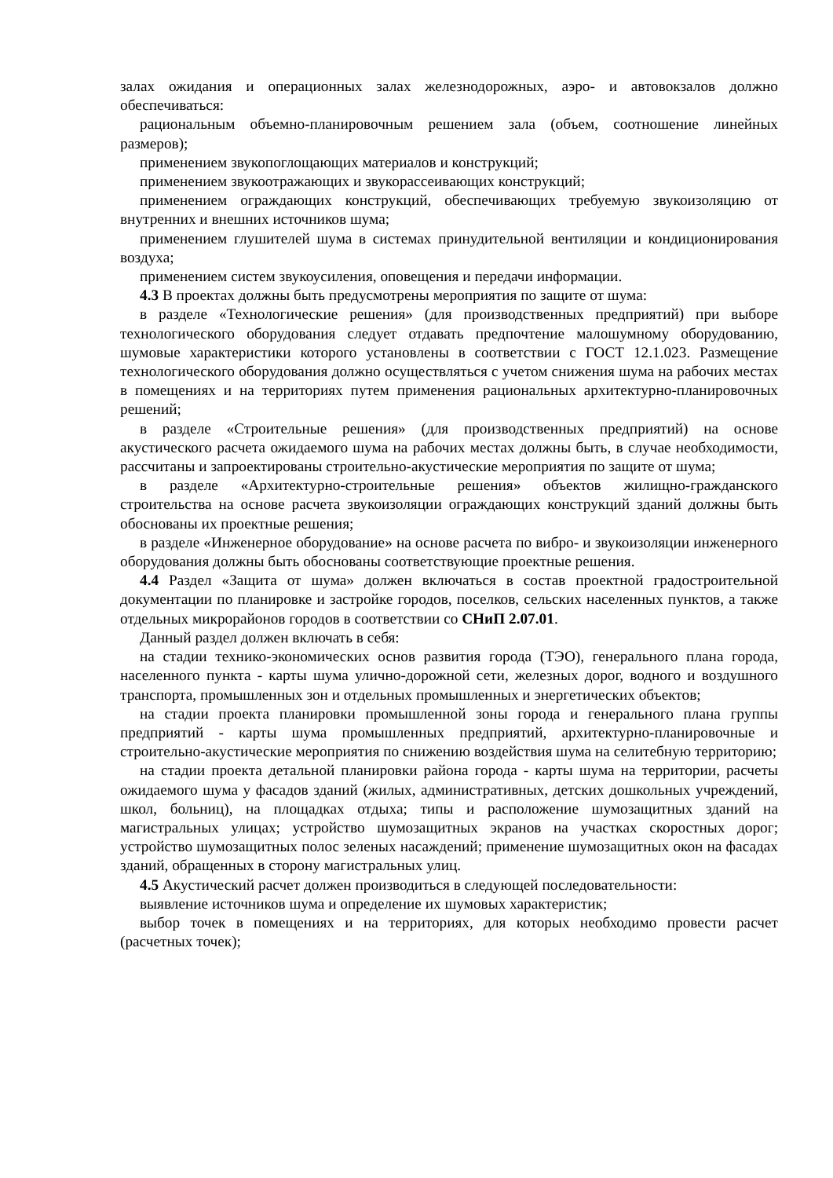залах ожидания и операционных залах железнодорожных, аэро- и автовокзалов должно обеспечиваться:
рациональным объемно-планировочным решением зала (объем, соотношение линейных размеров);
применением звукопоглощающих материалов и конструкций;
применением звукоотражающих и звукорассеивающих конструкций;
применением ограждающих конструкций, обеспечивающих требуемую звукоизоляцию от внутренних и внешних источников шума;
применением глушителей шума в системах принудительной вентиляции и кондиционирования воздуха;
применением систем звукоусиления, оповещения и передачи информации.
4.3 В проектах должны быть предусмотрены мероприятия по защите от шума:
в разделе «Технологические решения» (для производственных предприятий) при выборе технологического оборудования следует отдавать предпочтение малошумному оборудованию, шумовые характеристики которого установлены в соответствии с ГОСТ 12.1.023. Размещение технологического оборудования должно осуществляться с учетом снижения шума на рабочих местах в помещениях и на территориях путем применения рациональных архитектурно-планировочных решений;
в разделе «Строительные решения» (для производственных предприятий) на основе акустического расчета ожидаемого шума на рабочих местах должны быть, в случае необходимости, рассчитаны и запроектированы строительно-акустические мероприятия по защите от шума;
в разделе «Архитектурно-строительные решения» объектов жилищно-гражданского строительства на основе расчета звукоизоляции ограждающих конструкций зданий должны быть обоснованы их проектные решения;
в разделе «Инженерное оборудование» на основе расчета по вибро- и звукоизоляции инженерного оборудования должны быть обоснованы соответствующие проектные решения.
4.4 Раздел «Защита от шума» должен включаться в состав проектной градостроительной документации по планировке и застройке городов, поселков, сельских населенных пунктов, а также отдельных микрорайонов городов в соответствии со СНиП 2.07.01.
Данный раздел должен включать в себя:
на стадии технико-экономических основ развития города (ТЭО), генерального плана города, населенного пункта - карты шума улично-дорожной сети, железных дорог, водного и воздушного транспорта, промышленных зон и отдельных промышленных и энергетических объектов;
на стадии проекта планировки промышленной зоны города и генерального плана группы предприятий - карты шума промышленных предприятий, архитектурно-планировочные и строительно-акустические мероприятия по снижению воздействия шума на селитебную территорию;
на стадии проекта детальной планировки района города - карты шума на территории, расчеты ожидаемого шума у фасадов зданий (жилых, административных, детских дошкольных учреждений, школ, больниц), на площадках отдыха; типы и расположение шумозащитных зданий на магистральных улицах; устройство шумозащитных экранов на участках скоростных дорог; устройство шумозащитных полос зеленых насаждений; применение шумозащитных окон на фасадах зданий, обращенных в сторону магистральных улиц.
4.5 Акустический расчет должен производиться в следующей последовательности:
выявление источников шума и определение их шумовых характеристик;
выбор точек в помещениях и на территориях, для которых необходимо провести расчет (расчетных точек);